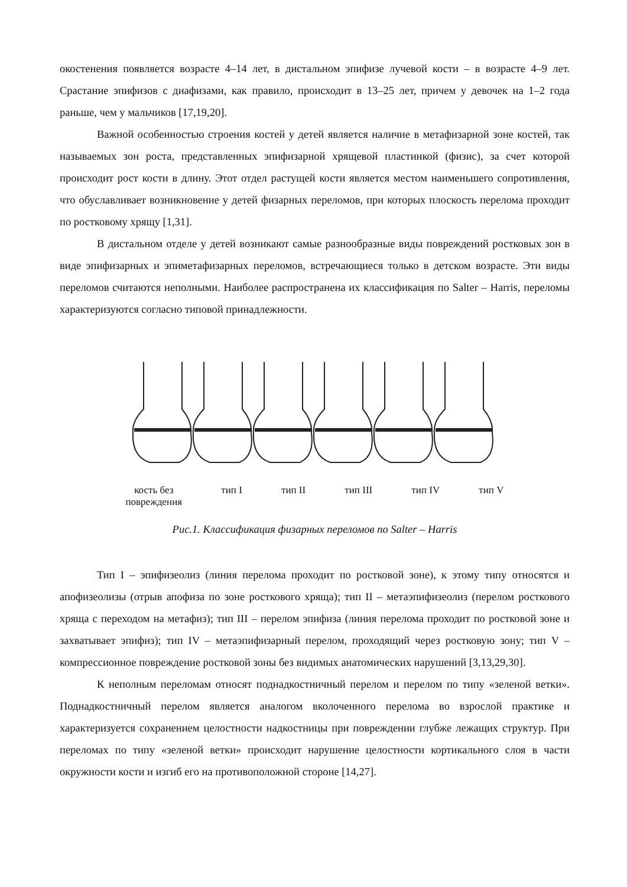окостенения появляется возрасте 4–14 лет, в дистальном эпифизе лучевой кости – в возрасте 4–9 лет. Срастание эпифизов с диафизами, как правило, происходит в 13–25 лет, причем у девочек на 1–2 года раньше, чем у мальчиков [17,19,20].
Важной особенностью строения костей у детей является наличие в метафизарной зоне костей, так называемых зон роста, представленных эпифизарной хрящевой пластинкой (физис), за счет которой происходит рост кости в длину. Этот отдел растущей кости является местом наименьшего сопротивления, что обуславливает возникновение у детей физарных переломов, при которых плоскость перелома проходит по ростковому хрящу [1,31].
В дистальном отделе у детей возникают самые разнообразные виды повреждений ростковых зон в виде эпифизарных и эпиметафизарных переломов, встречающиеся только в детском возрасте. Эти виды переломов считаются неполными. Наиболее распространена их классификация по Salter – Harris, переломы характеризуются согласно типовой принадлежности.
кость без
повреждения тип I тип II тип III тип IV тип V
Рис.1. Классификация физарных переломов по Salter – Harris
Тип I – эпифизеолиз (линия перелома проходит по ростковой зоне), к этому типу относятся и апофизеолизы (отрыв апофиза по зоне росткового хряща); тип II – метаэпифизеолиз (перелом росткового хряща с переходом на метафиз); тип III – перелом эпифиза (линия перелома проходит по ростковой зоне и захватывает эпифиз); тип IV – метаэпифизарный перелом, проходящий через ростковую зону; тип V – компрессионное повреждение ростковой зоны без видимых анатомических нарушений [3,13,29,30].
К неполным переломам относят поднадкостничный перелом и перелом по типу «зеленой ветки». Поднадкостничный перелом является аналогом вколоченного перелома во взрослой практике и характеризуется сохранением целостности надкостницы при повреждении глубже лежащих структур. При переломах по типу «зеленой ветки» происходит нарушение целостности кортикального слоя в части окружности кости и изгиб его на противоположной стороне [14,27].